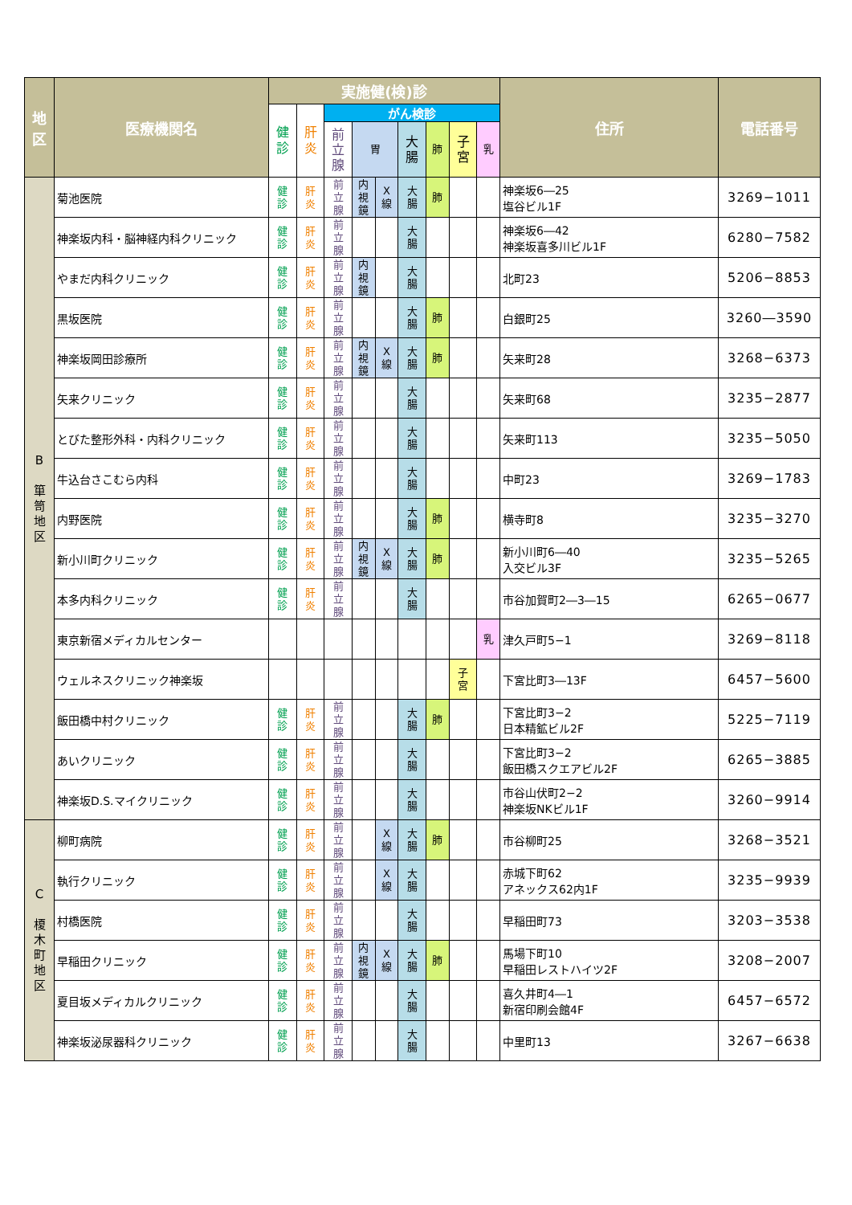| 地 区 | 医療機関名 | 実施健(検)診 | | | | | | | | | 住所 | 電話番号 |
| --- | --- | --- | --- | --- | --- | --- | --- | --- | --- | --- | --- | --- |
| | | 健 診 | 肝 炎 | がん検診 | | | | | | | | |
| | | | | 前 立 腺 | 胃 | | 大 腸 | 肺 | 子 宮 | 乳 | | |
| B 箪 笥 地 区 | 菊池医院 | 健 診 | 肝 炎 | 前 立 腺 | 内 視 鏡 | X 線 | 大 腸 | 肺 | | | 神楽坂6―25 塩谷ビル1F | 3269−1011 |
| | 神楽坂内科・脳神経内科クリニック | 健 診 | 肝 炎 | 前 立 腺 | | | 大 腸 | | | | 神楽坂6―42 神楽坂喜多川ビル1F | 6280−7582 |
| | やまだ内科クリニック | 健 診 | 肝 炎 | 前 立 腺 | 内 視 鏡 | | 大 腸 | | | | 北町23 | 5206−8853 |
| | 黒坂医院 | 健 診 | 肝 炎 | 前 立 腺 | | | 大 腸 | 肺 | | | 白銀町25 | 3260―3590 |
| | 神楽坂岡田診療所 | 健 診 | 肝 炎 | 前 立 腺 | 内 視 鏡 | X 線 | 大 腸 | 肺 | | | 矢来町28 | 3268−6373 |
| | 矢来クリニック | 健 診 | 肝 炎 | 前 立 腺 | | | 大 腸 | | | | 矢来町68 | 3235−2877 |
| | とびた整形外科・内科クリニック | 健 診 | 肝 炎 | 前 立 腺 | | | 大 腸 | | | | 矢来町113 | 3235−5050 |
| | 牛込台さこむら内科 | 健 診 | 肝 炎 | 前 立 腺 | | | 大 腸 | | | | 中町23 | 3269−1783 |
| | 内野医院 | 健 診 | 肝 炎 | 前 立 腺 | | | 大 腸 | 肺 | | | 横寺町8 | 3235−3270 |
| | 新小川町クリニック | 健 診 | 肝 炎 | 前 立 腺 | 内 視 鏡 | X 線 | 大 腸 | 肺 | | | 新小川町6―40 入交ビル3F | 3235−5265 |
| | 本多内科クリニック | 健 診 | 肝 炎 | 前 立 腺 | | | 大 腸 | | | | 市谷加賀町2―3―15 | 6265−0677 |
| | 東京新宿メディカルセンター | | | | | | | | | 乳 | 津久戸町5−1 | 3269−8118 |
| | ウェルネスクリニック神楽坂 | | | | | | | | 子 宮 | | 下宮比町3―13F | 6457−5600 |
| | 飯田橋中村クリニック | 健 診 | 肝 炎 | 前 立 腺 | | | 大 腸 | 肺 | | | 下宮比町3−2 日本精鉱ビル2F | 5225−7119 |
| | あいクリニック | 健 診 | 肝 炎 | 前 立 腺 | | | 大 腸 | | | | 下宮比町3−2 飯田橋スクエアビル2F | 6265−3885 |
| | 神楽坂D.S.マイクリニック | 健 診 | 肝 炎 | 前 立 腺 | | | 大 腸 | | | | 市谷山伏町2−2 神楽坂NKビル1F | 3260−9914 |
| C 榎 木 町 地 区 | 柳町病院 | 健 診 | 肝 炎 | 前 立 腺 | | X 線 | 大 腸 | 肺 | | | 市谷柳町25 | 3268−3521 |
| | 執行クリニック | 健 診 | 肝 炎 | 前 立 腺 | | X 線 | 大 腸 | | | | 赤城下町62 アネックス62内1F | 3235−9939 |
| | 村橋医院 | 健 診 | 肝 炎 | 前 立 腺 | | | 大 腸 | | | | 早稲田町73 | 3203−3538 |
| | 早稲田クリニック | 健 診 | 肝 炎 | 前 立 腺 | 内 視 鏡 | X 線 | 大 腸 | 肺 | | | 馬場下町10 早稲田レストハイツ2F | 3208−2007 |
| | 夏目坂メディカルクリニック | 健 診 | 肝 炎 | 前 立 腺 | | | 大 腸 | | | | 喜久井町4―1 新宿印刷会館4F | 6457−6572 |
| | 神楽坂泌尿器科クリニック | 健 診 | 肝 炎 | 前 立 腺 | | | 大 腸 | | | | 中里町13 | 3267−6638 |